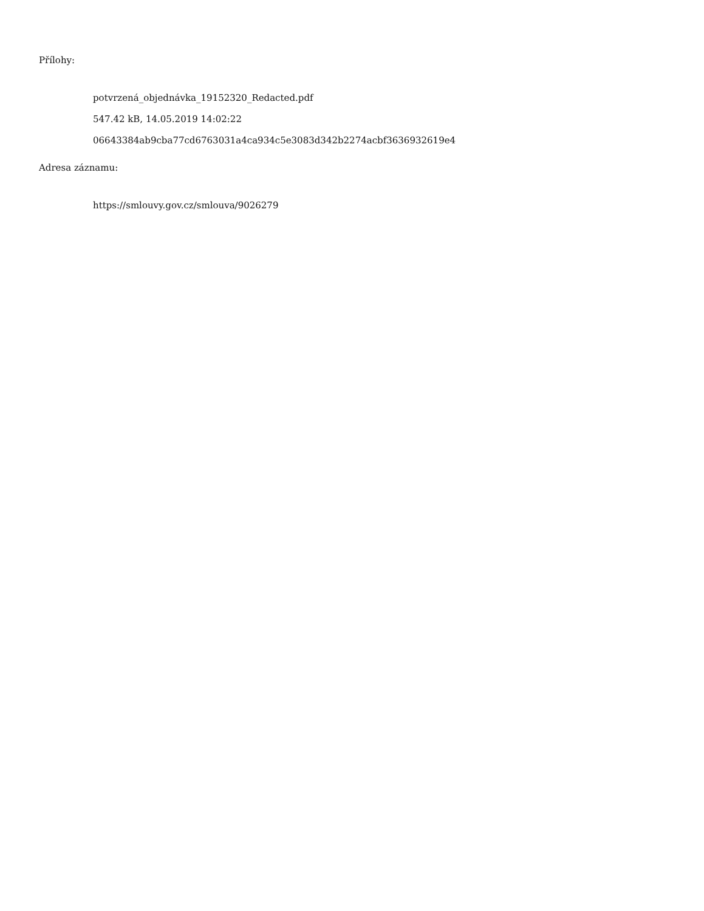Přílohy:
potvrzená_objednávka_19152320_Redacted.pdf
547.42 kB, 14.05.2019 14:02:22
06643384ab9cba77cd6763031a4ca934c5e3083d342b2274acbf3636932619e4
Adresa záznamu:
https://smlouvy.gov.cz/smlouva/9026279